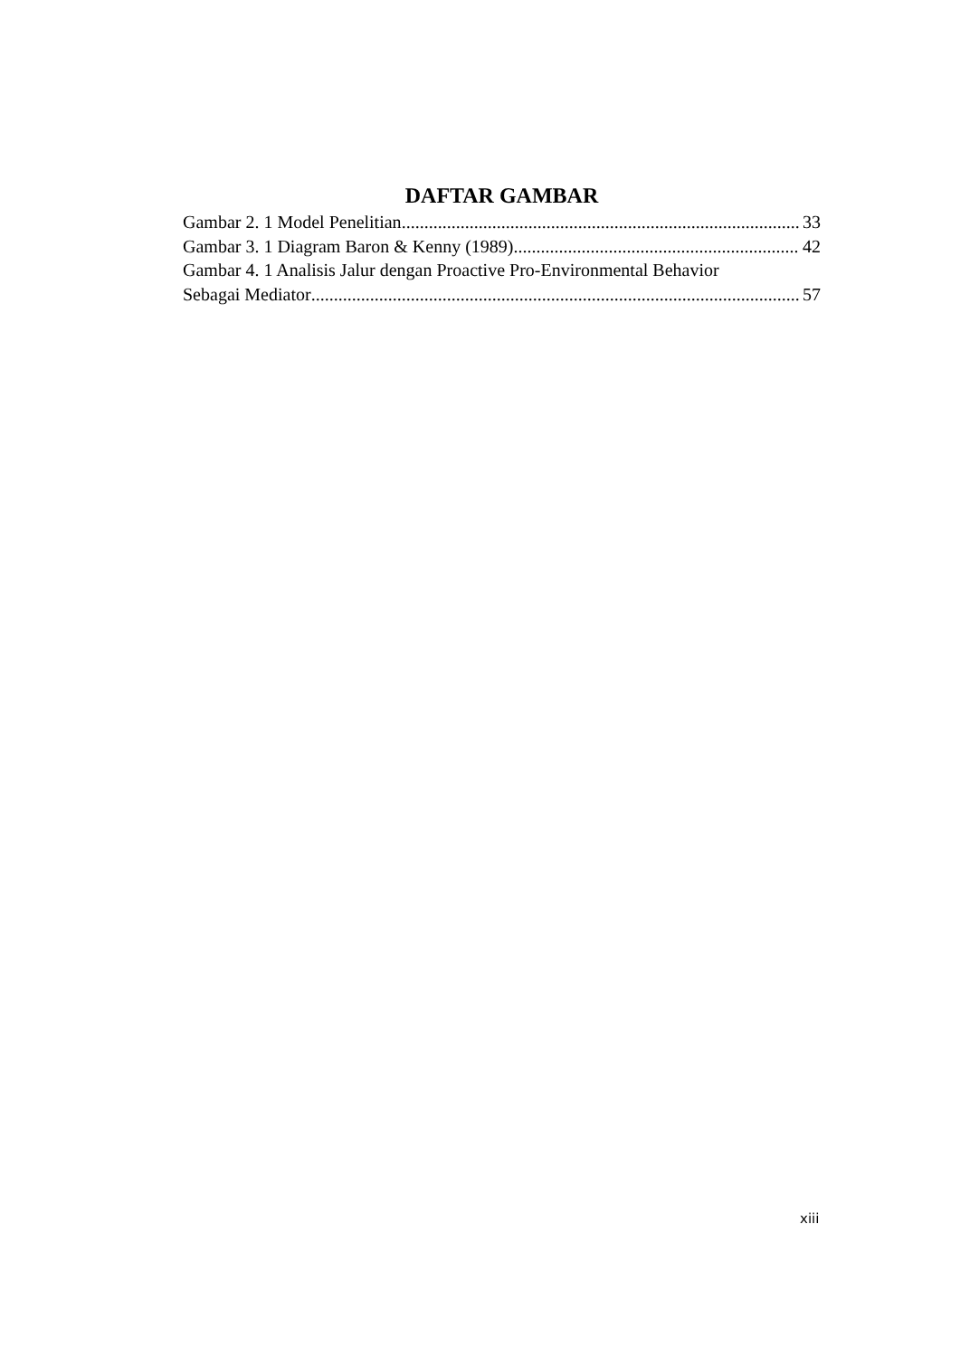DAFTAR GAMBAR
Gambar 2. 1 Model Penelitian 33
Gambar 3. 1 Diagram Baron & Kenny (1989) 42
Gambar 4. 1 Analisis Jalur dengan Proactive Pro-Environmental Behavior
Sebagai Mediator 57
xiii